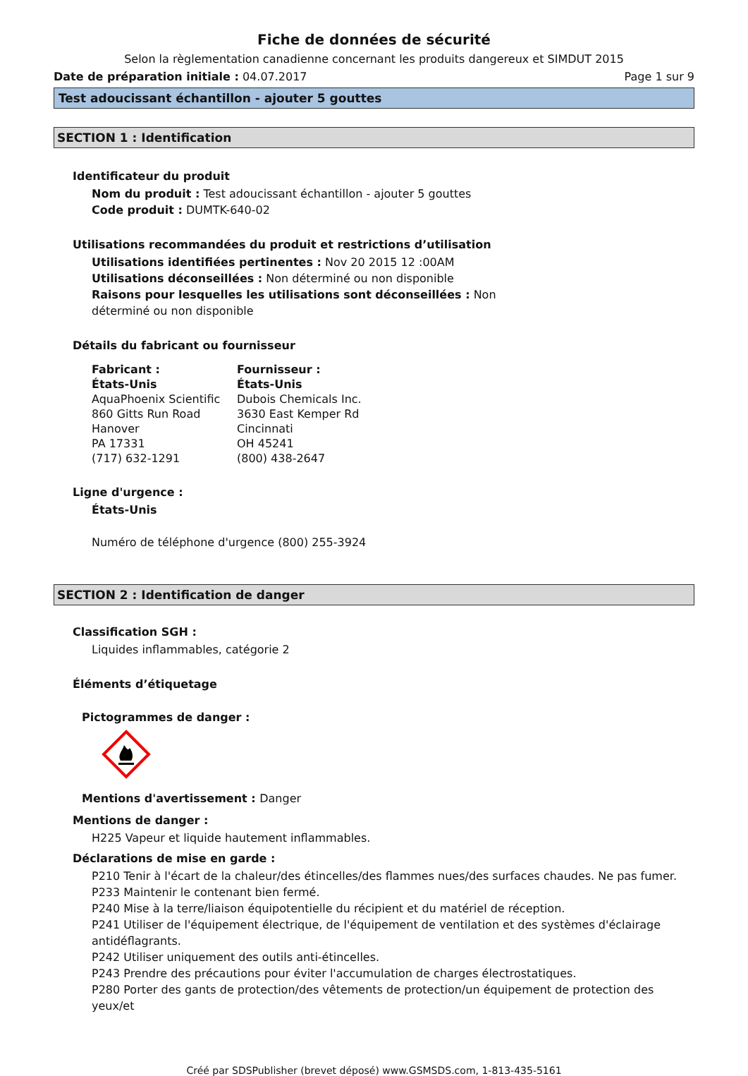Fiche de données de sécurité
Selon la règlementation canadienne concernant les produits dangereux et SIMDUT 2015
Date de préparation initiale : 04.07.2017 Page 1 sur 9
Test adoucissant échantillon - ajouter 5 gouttes
SECTION 1 : Identification
Identificateur du produit
Nom du produit : Test adoucissant échantillon - ajouter 5 gouttes
Code produit : DUMTK-640-02
Utilisations recommandées du produit et restrictions d’utilisation
Utilisations identifiées pertinentes : Nov 20 2015 12 :00AM
Utilisations déconseillées : Non déterminé ou non disponible
Raisons pour lesquelles les utilisations sont déconseillées : Non
déterminé ou non disponible
Détails du fabricant ou fournisseur
Fabricant :
États-Unis
AquaPhoenix Scientific
860 Gitts Run Road
Hanover
PA 17331
(717) 632-1291
Fournisseur :
États-Unis
Dubois Chemicals Inc.
3630 East Kemper Rd
Cincinnati
OH 45241
(800) 438-2647
Ligne d'urgence :
États-Unis
Numéro de téléphone d'urgence (800) 255-3924
SECTION 2 : Identification de danger
Classification SGH :
Liquides inflammables, catégorie 2
Éléments d’étiquetage
Pictogrammes de danger :
Mentions d'avertissement : Danger
Mentions de danger :
H225 Vapeur et liquide hautement inflammables.
Déclarations de mise en garde :
P210 Tenir à l'écart de la chaleur/des étincelles/des flammes nues/des surfaces chaudes. Ne pas fumer.
P233 Maintenir le contenant bien fermé.
P240 Mise à la terre/liaison équipotentielle du récipient et du matériel de réception.
P241 Utiliser de l'équipement électrique, de l'équipement de ventilation et des systèmes d'éclairage antidéflagrants.
P242 Utiliser uniquement des outils anti-étincelles.
P243 Prendre des précautions pour éviter l'accumulation de charges électrostatiques.
P280 Porter des gants de protection/des vêtements de protection/un équipement de protection des yeux/et
Créé par SDSPublisher (brevet déposé) www.GSMSDS.com, 1-813-435-5161